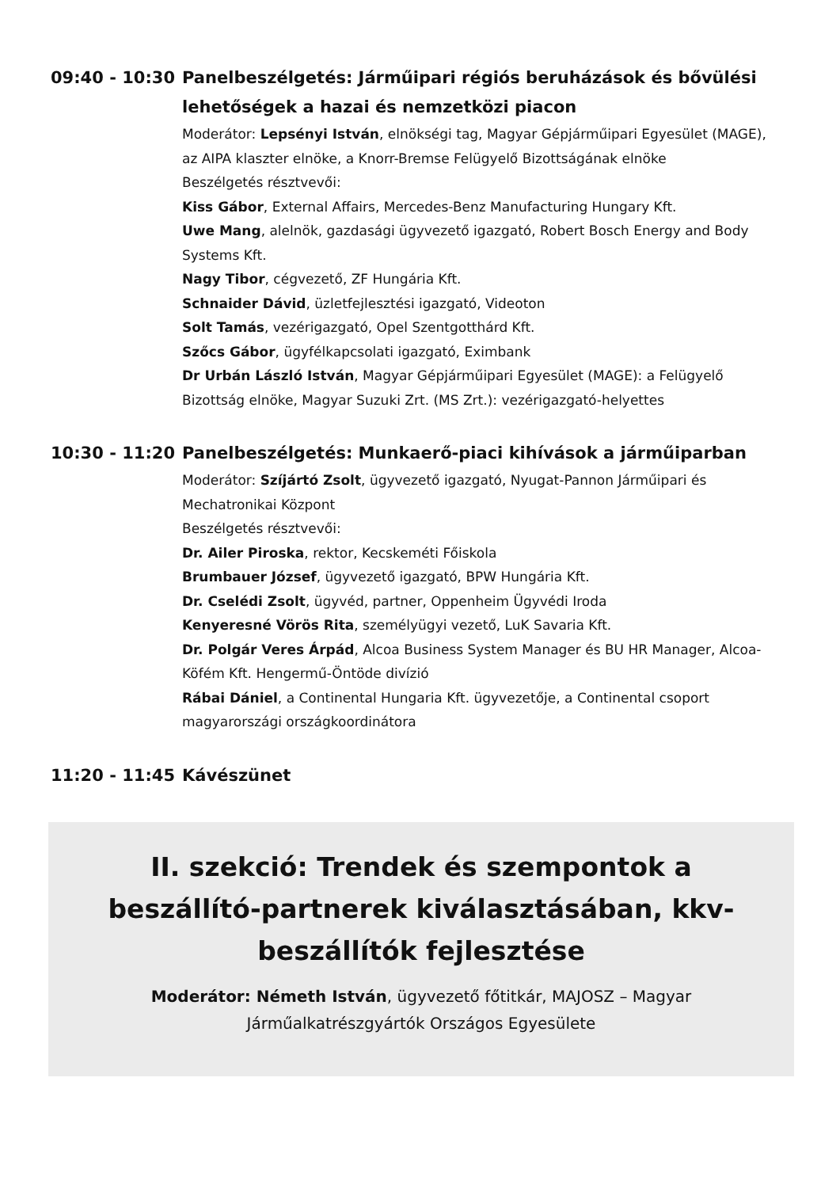09:40 - 10:30 Panelbeszélgetés: Járműipari régiós beruházások és bővülési lehetőségek a hazai és nemzetközi piacon
Moderátor: Lepsényi István, elnökségi tag, Magyar Gépjárműipari Egyesület (MAGE), az AIPA klaszter elnöke, a Knorr-Bremse Felügyelő Bizottságának elnöke
Beszélgetés résztvevői:
Kiss Gábor, External Affairs, Mercedes-Benz Manufacturing Hungary Kft.
Uwe Mang, alelnök, gazdasági ügyvezető igazgató, Robert Bosch Energy and Body Systems Kft.
Nagy Tibor, cégvezető, ZF Hungária Kft.
Schnaider Dávid, üzletfejlesztési igazgató, Videoton
Solt Tamás, vezérigazgató, Opel Szentgotthárd Kft.
Szőcs Gábor, ügyfélkapcsolati igazgató, Eximbank
Dr Urbán László István, Magyar Gépjárműipari Egyesület (MAGE): a Felügyelő Bizottság elnöke, Magyar Suzuki Zrt. (MS Zrt.): vezérigazgató-helyettes
10:30 - 11:20 Panelbeszélgetés: Munkaerő-piaci kihívások a járműiparban
Moderátor: Szíjártó Zsolt, ügyvezető igazgató, Nyugat-Pannon Járműipari és Mechatronikai Központ
Beszélgetés résztvevői:
Dr. Ailer Piroska, rektor, Kecskeméti Főiskola
Brumbauer József, ügyvezető igazgató, BPW Hungária Kft.
Dr. Cselédi Zsolt, ügyvéd, partner, Oppenheim Ügyvédi Iroda
Kenyeresné Vörös Rita, személyügyi vezető, LuK Savaria Kft.
Dr. Polgár Veres Árpád, Alcoa Business System Manager és BU HR Manager, Alcoa-Köfém Kft. Hengermű-Öntöde divízió
Rábai Dániel, a Continental Hungaria Kft. ügyvezetője, a Continental csoport magyarországi országkoordinátora
11:20 - 11:45 Kávészünet
II. szekció: Trendek és szempontok a beszállító-partnerek kiválasztásában, kkv-beszállítók fejlesztése
Moderátor: Németh István, ügyvezető főtitkár, MAJOSZ – Magyar Járműalkatrészgyártók Országos Egyesülete